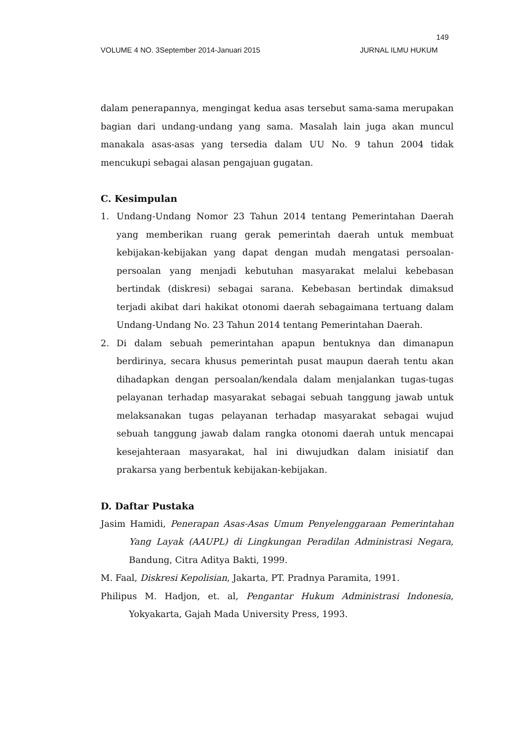149
VOLUME 4 NO. 3September 2014-Januari 2015 JURNAL ILMU HUKUM
dalam penerapannya, mengingat kedua asas tersebut sama-sama merupakan bagian dari undang-undang yang sama. Masalah lain juga akan muncul manakala asas-asas yang tersedia dalam UU No. 9 tahun 2004 tidak mencukupi sebagai alasan pengajuan gugatan.
C. Kesimpulan
1. Undang-Undang Nomor 23 Tahun 2014 tentang Pemerintahan Daerah yang memberikan ruang gerak pemerintah daerah untuk membuat kebijakan-kebijakan yang dapat dengan mudah mengatasi persoalan-persoalan yang menjadi kebutuhan masyarakat melalui kebebasan bertindak (diskresi) sebagai sarana. Kebebasan bertindak dimaksud terjadi akibat dari hakikat otonomi daerah sebagaimana tertuang dalam Undang-Undang No. 23 Tahun 2014 tentang Pemerintahan Daerah.
2. Di dalam sebuah pemerintahan apapun bentuknya dan dimanapun berdirinya, secara khusus pemerintah pusat maupun daerah tentu akan dihadapkan dengan persoalan/kendala dalam menjalankan tugas-tugas pelayanan terhadap masyarakat sebagai sebuah tanggung jawab untuk melaksanakan tugas pelayanan terhadap masyarakat sebagai wujud sebuah tanggung jawab dalam rangka otonomi daerah untuk mencapai kesejahteraan masyarakat, hal ini diwujudkan dalam inisiatif dan prakarsa yang berbentuk kebijakan-kebijakan.
D. Daftar Pustaka
Jasim Hamidi, Penerapan Asas-Asas Umum Penyelenggaraan Pemerintahan Yang Layak (AAUPL) di Lingkungan Peradilan Administrasi Negara, Bandung, Citra Aditya Bakti, 1999.
M. Faal, Diskresi Kepolisian, Jakarta, PT. Pradnya Paramita, 1991.
Philipus M. Hadjon, et. al, Pengantar Hukum Administrasi Indonesia, Yokyakarta, Gajah Mada University Press, 1993.